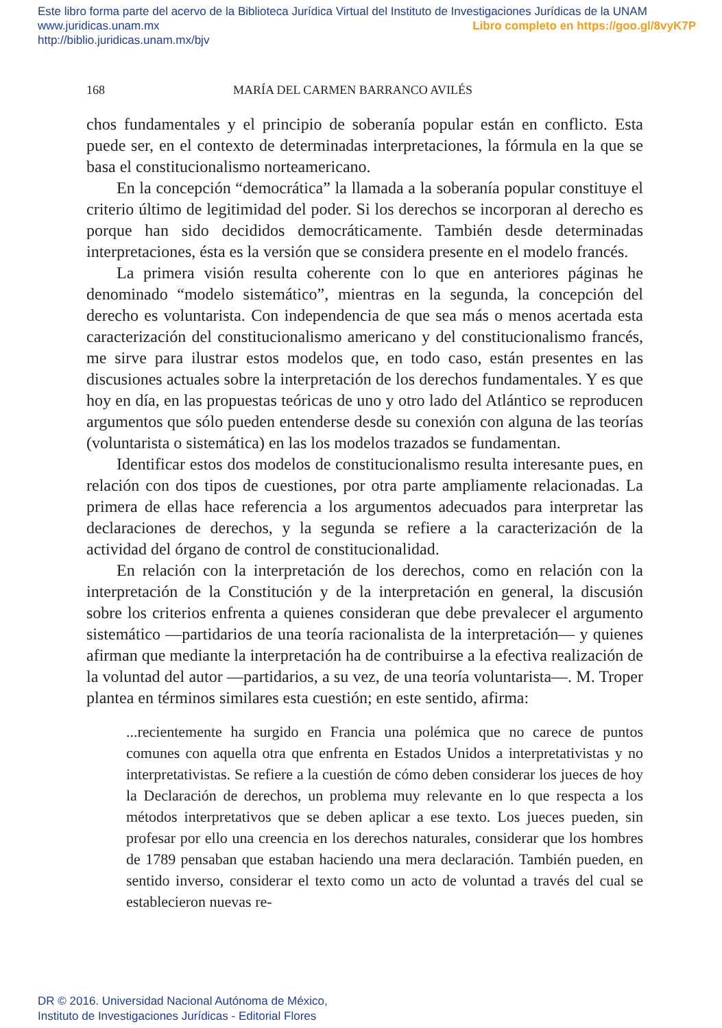Este libro forma parte del acervo de la Biblioteca Jurídica Virtual del Instituto de Investigaciones Jurídicas de la UNAM
www.juridicas.unam.mx Libro completo en https://goo.gl/8vyK7P
http://biblio.juridicas.unam.mx/bjv
168 MARÍA DEL CARMEN BARRANCO AVILÉS
chos fundamentales y el principio de soberanía popular están en conflicto. Esta puede ser, en el contexto de determinadas interpretaciones, la fórmula en la que se basa el constitucionalismo norteamericano.
En la concepción “democrática” la llamada a la soberanía popular constituye el criterio último de legitimidad del poder. Si los derechos se incorporan al derecho es porque han sido decididos democráticamente. También desde determinadas interpretaciones, ésta es la versión que se considera presente en el modelo francés.
La primera visión resulta coherente con lo que en anteriores páginas he denominado “modelo sistemático”, mientras en la segunda, la concepción del derecho es voluntarista. Con independencia de que sea más o menos acertada esta caracterización del constitucionalismo americano y del constitucionalismo francés, me sirve para ilustrar estos modelos que, en todo caso, están presentes en las discusiones actuales sobre la interpretación de los derechos fundamentales. Y es que hoy en día, en las propuestas teóricas de uno y otro lado del Atlántico se reproducen argumentos que sólo pueden entenderse desde su conexión con alguna de las teorías (voluntarista o sistemática) en las los modelos trazados se fundamentan.
Identificar estos dos modelos de constitucionalismo resulta interesante pues, en relación con dos tipos de cuestiones, por otra parte ampliamente relacionadas. La primera de ellas hace referencia a los argumentos adecuados para interpretar las declaraciones de derechos, y la segunda se refiere a la caracterización de la actividad del órgano de control de constitucionalidad.
En relación con la interpretación de los derechos, como en relación con la interpretación de la Constitución y de la interpretación en general, la discusión sobre los criterios enfrenta a quienes consideran que debe prevalecer el argumento sistemático —partidarios de una teoría racionalista de la interpretación— y quienes afirman que mediante la interpretación ha de contribuirse a la efectiva realización de la voluntad del autor —partidarios, a su vez, de una teoría voluntarista—. M. Troper plantea en términos similares esta cuestión; en este sentido, afirma:
...recientemente ha surgido en Francia una polémica que no carece de puntos comunes con aquella otra que enfrenta en Estados Unidos a interpretativistas y no interpretativistas. Se refiere a la cuestión de cómo deben considerar los jueces de hoy la Declaración de derechos, un problema muy relevante en lo que respecta a los métodos interpretativos que se deben aplicar a ese texto. Los jueces pueden, sin profesar por ello una creencia en los derechos naturales, considerar que los hombres de 1789 pensaban que estaban haciendo una mera declaración. También pueden, en sentido inverso, considerar el texto como un acto de voluntad a través del cual se establecieron nuevas re-
DR © 2016. Universidad Nacional Autónoma de México,
Instituto de Investigaciones Jurídicas - Editorial Flores